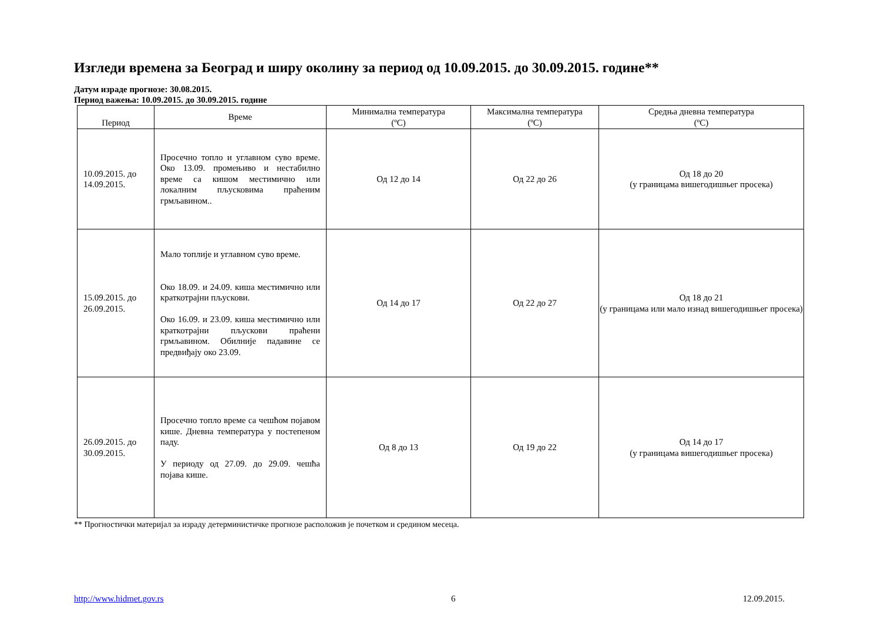Изгледи времена за Београд и ширу околину за период од 10.09.2015. до 30.09.2015. године**
Датум израде прогнозе: 30.08.2015.
Период важења: 10.09.2015. до 30.09.2015. године
| Период | Време | Минимална температура (ºC) | Максимална температура (ºC) | Средња дневна температура (ºC) |
| --- | --- | --- | --- | --- |
| 10.09.2015. до 14.09.2015. | Просечно топло и углавном суво време. Око 13.09. промењиво и нестабилно време са кишом местимично или локалним пљусковима праћеним грмљавином.. | Од 12 до 14 | Од 22 до 26 | Од 18 до 20 (у границама вишегодишњег просека) |
| 15.09.2015. до 26.09.2015. | Мало топлије и углавном суво време. Око 18.09. и 24.09. киша местимично или краткотрајни пљускови. Око 16.09. и 23.09. киша местимично или краткотрајни пљускови праћени грмљавином. Обилније падавине се предвиђају око 23.09. | Од 14 до 17 | Од 22 до 27 | Од 18 до 21 (у границама или мало изнад вишегодишњег просека) |
| 26.09.2015. до 30.09.2015. | Просечно топло време са чешћом појавом кише. Дневна температура у постепеном паду. У периоду од 27.09. до 29.09. чешћа појава кише. | Од 8 до 13 | Од 19 до 22 | Од 14 до 17 (у границама вишегодишњег просека) |
** Прогностички материјал за израду детерминистичке прогнозе расположив је почетком и средином месеца.
http://www.hidmet.gov.rs 6 12.09.2015.